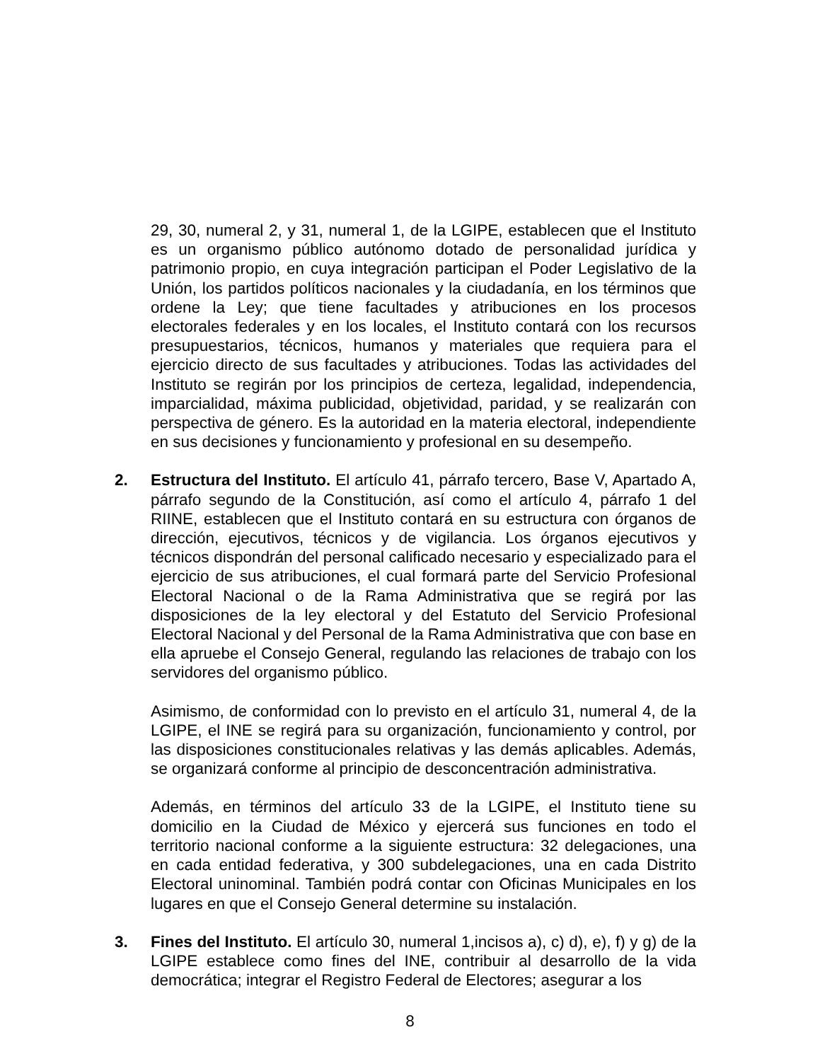29, 30, numeral 2, y 31, numeral 1, de la LGIPE, establecen que el Instituto es un organismo público autónomo dotado de personalidad jurídica y patrimonio propio, en cuya integración participan el Poder Legislativo de la Unión, los partidos políticos nacionales y la ciudadanía, en los términos que ordene la Ley; que tiene facultades y atribuciones en los procesos electorales federales y en los locales, el Instituto contará con los recursos presupuestarios, técnicos, humanos y materiales que requiera para el ejercicio directo de sus facultades y atribuciones. Todas las actividades del Instituto se regirán por los principios de certeza, legalidad, independencia, imparcialidad, máxima publicidad, objetividad, paridad, y se realizarán con perspectiva de género. Es la autoridad en la materia electoral, independiente en sus decisiones y funcionamiento y profesional en su desempeño.
2. Estructura del Instituto. El artículo 41, párrafo tercero, Base V, Apartado A, párrafo segundo de la Constitución, así como el artículo 4, párrafo 1 del RIINE, establecen que el Instituto contará en su estructura con órganos de dirección, ejecutivos, técnicos y de vigilancia. Los órganos ejecutivos y técnicos dispondrán del personal calificado necesario y especializado para el ejercicio de sus atribuciones, el cual formará parte del Servicio Profesional Electoral Nacional o de la Rama Administrativa que se regirá por las disposiciones de la ley electoral y del Estatuto del Servicio Profesional Electoral Nacional y del Personal de la Rama Administrativa que con base en ella apruebe el Consejo General, regulando las relaciones de trabajo con los servidores del organismo público.
Asimismo, de conformidad con lo previsto en el artículo 31, numeral 4, de la LGIPE, el INE se regirá para su organización, funcionamiento y control, por las disposiciones constitucionales relativas y las demás aplicables. Además, se organizará conforme al principio de desconcentración administrativa.
Además, en términos del artículo 33 de la LGIPE, el Instituto tiene su domicilio en la Ciudad de México y ejercerá sus funciones en todo el territorio nacional conforme a la siguiente estructura: 32 delegaciones, una en cada entidad federativa, y 300 subdelegaciones, una en cada Distrito Electoral uninominal. También podrá contar con Oficinas Municipales en los lugares en que el Consejo General determine su instalación.
3. Fines del Instituto. El artículo 30, numeral 1,incisos a), c) d), e), f) y g) de la LGIPE establece como fines del INE, contribuir al desarrollo de la vida democrática; integrar el Registro Federal de Electores; asegurar a los
8